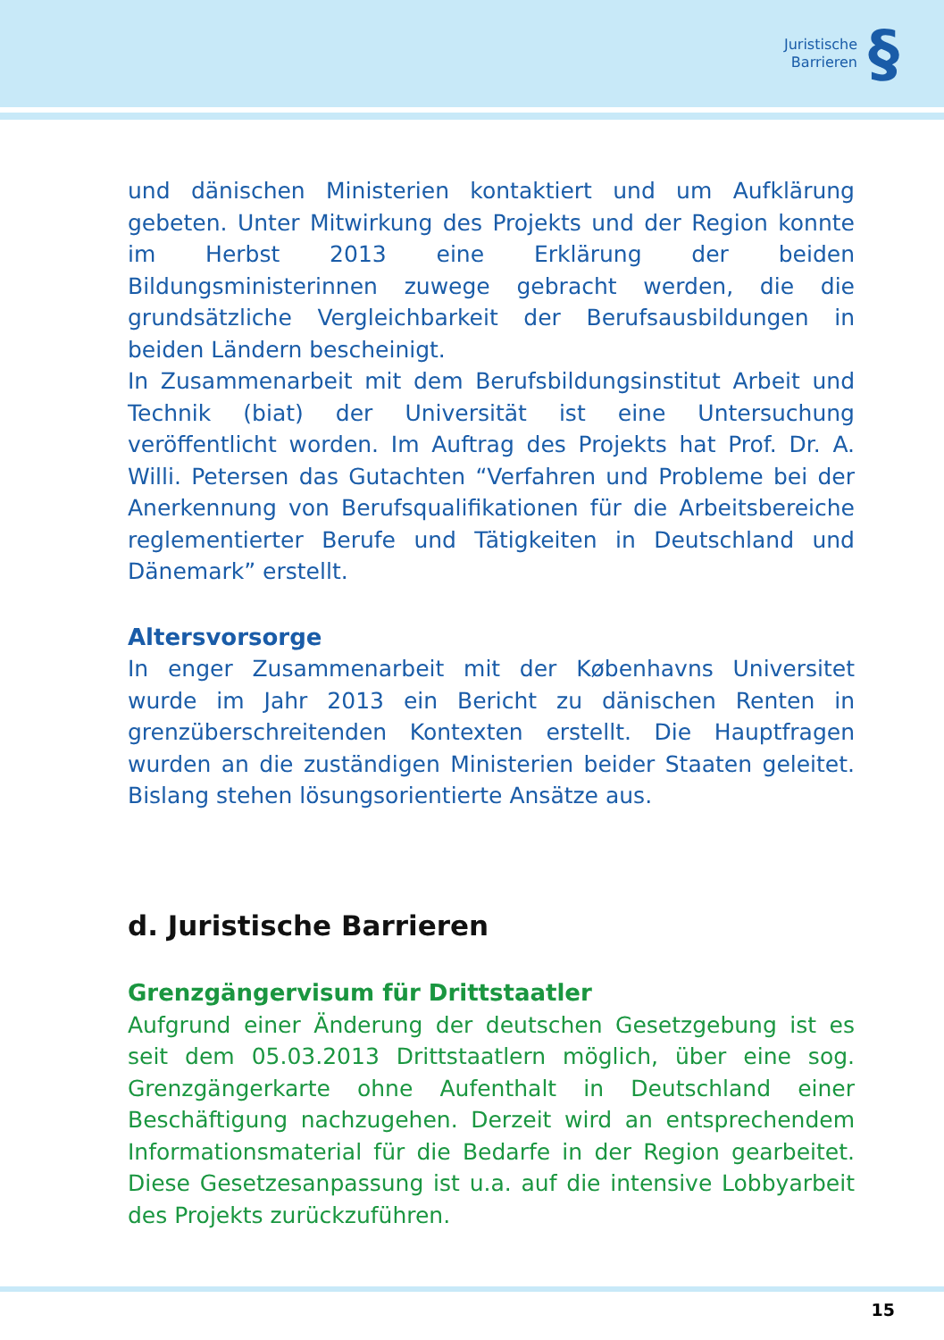Juristische
Barrieren
§
und dänischen Ministerien kontaktiert und um Aufklärung gebeten. Unter Mitwirkung des Projekts und der Region konnte im Herbst 2013 eine Erklärung der beiden Bildungsministerinnen zuwege gebracht werden, die die grundsätzliche Vergleichbarkeit der Berufsausbildungen in beiden Ländern bescheinigt.
In Zusammenarbeit mit dem Berufsbildungsinstitut Arbeit und Technik (biat) der Universität ist eine Untersuchung veröffentlicht worden. Im Auftrag des Projekts hat Prof. Dr. A. Willi. Petersen das Gutachten “Verfahren und Probleme bei der Anerkennung von Berufsqualifikationen für die Arbeitsbereiche reglementierter Berufe und Tätigkeiten in Deutschland und Dänemark” erstellt.
Altersvorsorge
In enger Zusammenarbeit mit der Københavns Universitet wurde im Jahr 2013 ein Bericht zu dänischen Renten in grenzüberschreitenden Kontexten erstellt. Die Hauptfragen wurden an die zuständigen Ministerien beider Staaten geleitet. Bislang stehen lösungsorientierte Ansätze aus.
d. Juristische Barrieren
Grenzgängervisum für Drittstaatler
Aufgrund einer Änderung der deutschen Gesetzgebung ist es seit dem 05.03.2013 Drittstaatlern möglich, über eine sog. Grenzgängerkarte ohne Aufenthalt in Deutschland einer Beschäftigung nachzugehen. Derzeit wird an entsprechendem Informationsmaterial für die Bedarfe in der Region gearbeitet. Diese Gesetzesanpassung ist u.a. auf die intensive Lobbyarbeit des Projekts zurückzuführen.
15